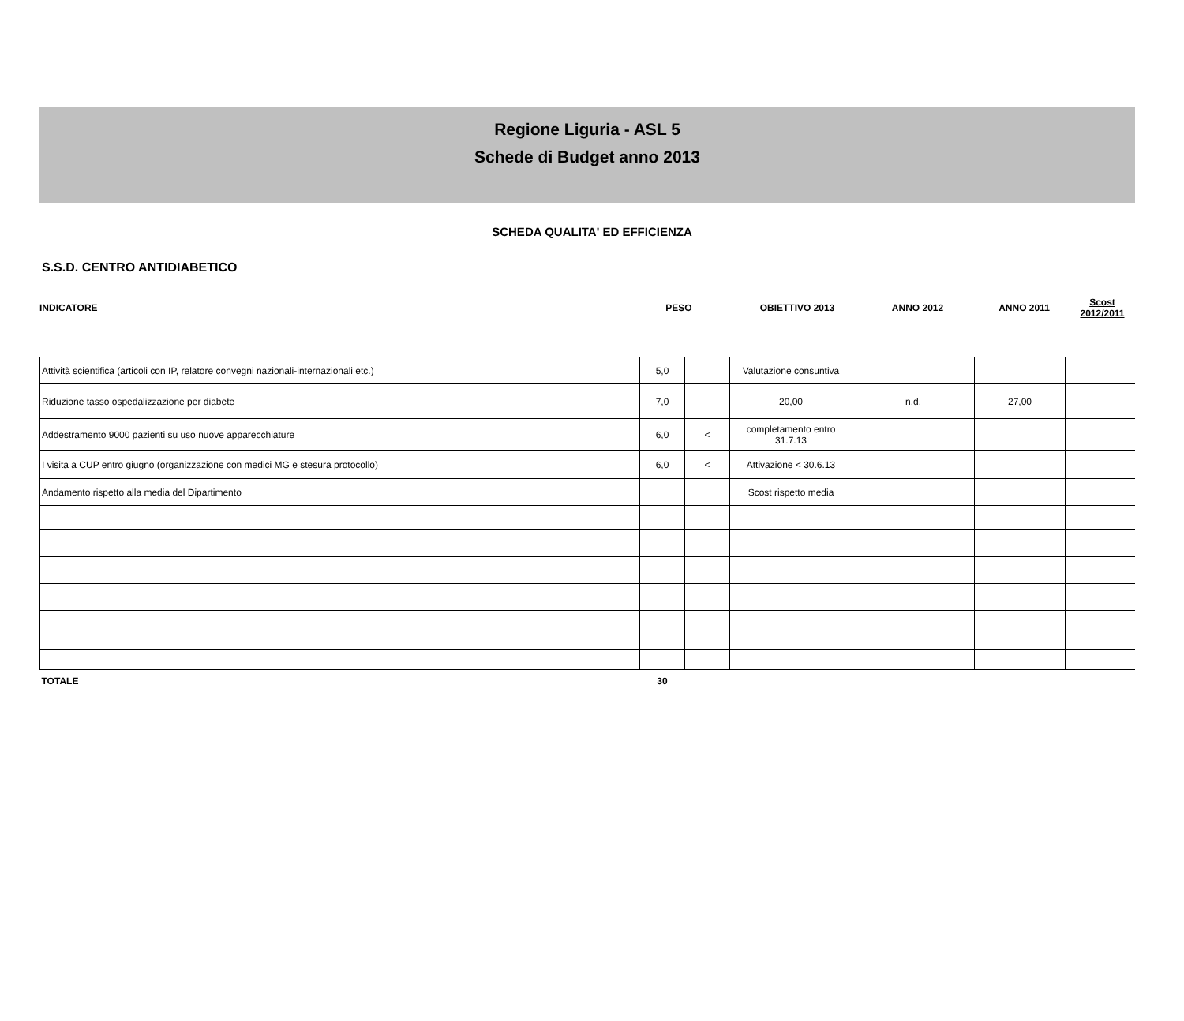Regione Liguria - ASL 5
Schede di Budget anno 2013
SCHEDA QUALITA' ED EFFICIENZA
S.S.D. CENTRO ANTIDIABETICO
| INDICATORE | PESO | | OBIETTIVO 2013 | ANNO 2012 | ANNO 2011 | Scost 2012/2011 |
| Attività scientifica (articoli con IP, relatore convegni nazionali-internazionali etc.) | 5,0 | | Valutazione consuntiva | | | |
| Riduzione tasso ospedalizzazione per diabete | 7,0 | | 20,00 | n.d. | 27,00 | |
| Addestramento 9000 pazienti su uso nuove apparecchiature | 6,0 | < | completamento entro 31.7.13 | | | |
| I visita a CUP entro giugno (organizzazione con medici MG e stesura protocollo) | 6,0 | < | Attivazione < 30.6.13 | | | |
| Andamento rispetto alla media del Dipartimento | | | Scost rispetto media | | | |
| TOTALE | 30 | | | | | |